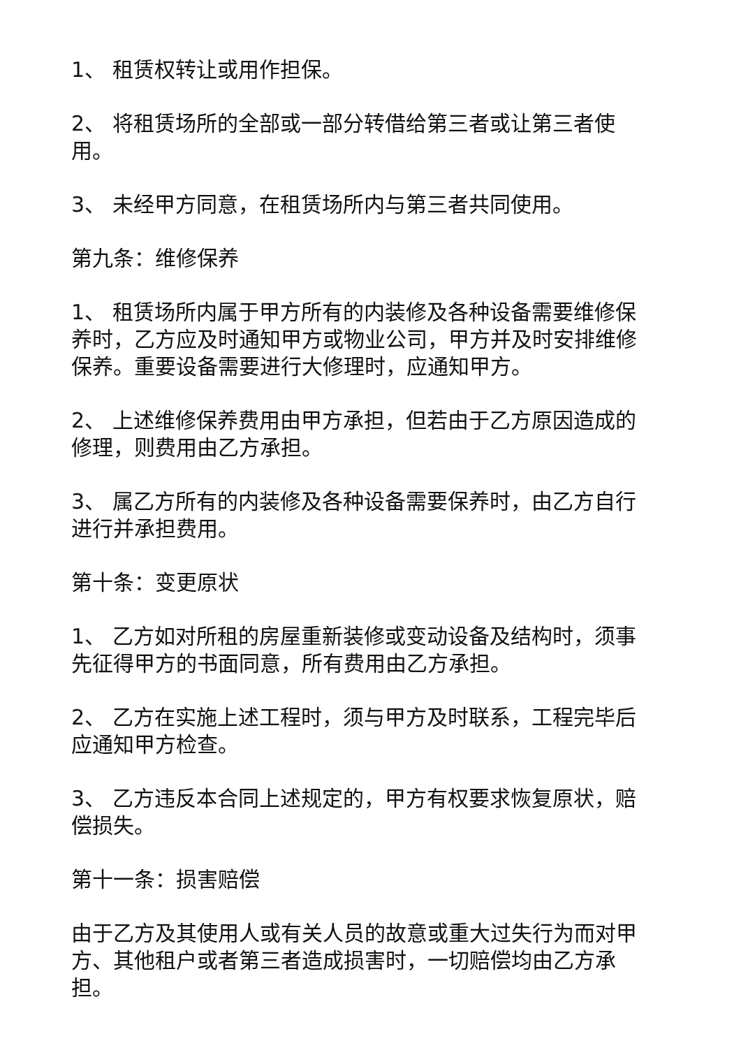1、 租赁权转让或用作担保。
2、 将租赁场所的全部或一部分转借给第三者或让第三者使用。
3、 未经甲方同意，在租赁场所内与第三者共同使用。
第九条：维修保养
1、 租赁场所内属于甲方所有的内装修及各种设备需要维修保养时，乙方应及时通知甲方或物业公司，甲方并及时安排维修保养。重要设备需要进行大修理时，应通知甲方。
2、 上述维修保养费用由甲方承担，但若由于乙方原因造成的修理，则费用由乙方承担。
3、 属乙方所有的内装修及各种设备需要保养时，由乙方自行进行并承担费用。
第十条：变更原状
1、 乙方如对所租的房屋重新装修或变动设备及结构时，须事先征得甲方的书面同意，所有费用由乙方承担。
2、 乙方在实施上述工程时，须与甲方及时联系，工程完毕后应通知甲方检查。
3、 乙方违反本合同上述规定的，甲方有权要求恢复原状，赔偿损失。
第十一条：损害赔偿
由于乙方及其使用人或有关人员的故意或重大过失行为而对甲方、其他租户或者第三者造成损害时，一切赔偿均由乙方承担。